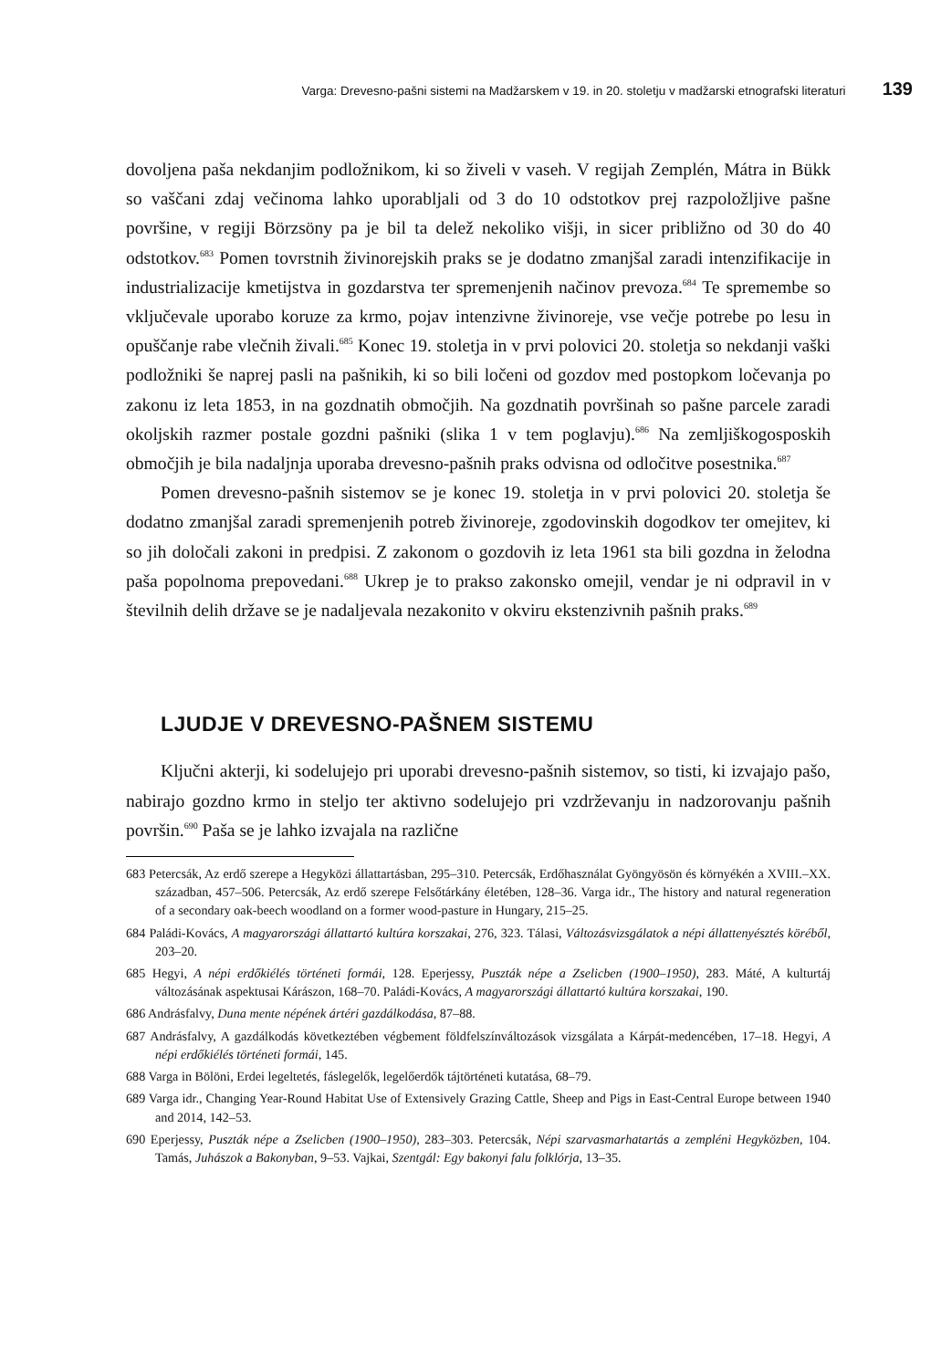Varga: Drevesno-pašni sistemi na Madžarskem v 19. in 20. stoletju v madžarski etnografski literaturi 139
dovoljena paša nekdanjim podložnikom, ki so živeli v vaseh. V regijah Zemplén, Mátra in Bükk so vaščani zdaj večinoma lahko uporabljali od 3 do 10 odstotkov prej razpoložljive pašne površine, v regiji Börzsöny pa je bil ta delež nekoliko višji, in sicer približno od 30 do 40 odstotkov.<sup>683</sup> Pomen tovrstnih živinorejskih praks se je dodatno zmanjšal zaradi intenzifikacije in industrializacije kmetijstva in gozdarstva ter spremenjenih načinov prevoza.<sup>684</sup> Te spremembe so vključevale uporabo koruze za krmo, pojav intenzivne živinoreje, vse večje potrebe po lesu in opuščanje rabe vlečnih živali.<sup>685</sup> Konec 19. stoletja in v prvi polovici 20. stoletja so nekdanji vaški podložniki še naprej pasli na pašnikih, ki so bili ločeni od gozdov med postopkom ločevanja po zakonu iz leta 1853, in na gozdnatih območjih. Na gozdnatih površinah so pašne parcele zaradi okoljskih razmer postale gozdni pašniki (slika 1 v tem poglavju).<sup>686</sup> Na zemljiškogosposkih območjih je bila nadaljnja uporaba drevesno-pašnih praks odvisna od odločitve posestnika.<sup>687</sup>
Pomen drevesno-pašnih sistemov se je konec 19. stoletja in v prvi polovici 20. stoletja še dodatno zmanjšal zaradi spremenjenih potreb živinoreje, zgodovinskih dogodkov ter omejitev, ki so jih določali zakoni in predpisi. Z zakonom o gozdovih iz leta 1961 sta bili gozdna in želodna paša popolnoma prepovedani.<sup>688</sup> Ukrep je to prakso zakonsko omejil, vendar je ni odpravil in v številnih delih države se je nadaljevala nezakonito v okviru ekstenzivnih pašnih praks.<sup>689</sup>
LJUDJE V DREVESNO-PAŠNEM SISTEMU
Ključni akterji, ki sodelujejo pri uporabi drevesno-pašnih sistemov, so tisti, ki izvajajo pašo, nabirajo gozdno krmo in steljo ter aktivno sodelujejo pri vzdrževanju in nadzorovanju pašnih površin.<sup>690</sup> Paša se je lahko izvajala na različne
683 Petercsák, Az erdő szerepe a Hegyközi állattartásban, 295–310. Petercsák, Erdőhasználat Gyöngyösön és környékén a XVIII.–XX. században, 457–506. Petercsák, Az erdő szerepe Felsőtárkány életében, 128–36. Varga idr., The history and natural regeneration of a secondary oak-beech woodland on a former wood-pasture in Hungary, 215–25.
684 Paládi-Kovács, A magyarországi állattartó kultúra korszakai, 276, 323. Tálasi, Változásvizsgálatok a népi állattenyésztés köréből, 203–20.
685 Hegyi, A népi erdőkiélés történeti formái, 128. Eperjessy, Puszták népe a Zselicben (1900–1950), 283. Máté, A kulturtáj változásának aspektusai Kárászon, 168–70. Paládi-Kovács, A magyarországi állattartó kultúra korszakai, 190.
686 Andrásfalvy, Duna mente népének ártéri gazdálkodása, 87–88.
687 Andrásfalvy, A gazdálkodás következtében végbement földfelszínváltozások vizsgálata a Kárpát-medencében, 17–18. Hegyi, A népi erdőkiélés történeti formái, 145.
688 Varga in Bölöni, Erdei legeltetés, fáslegelők, legelőerdők tájtörténeti kutatása, 68–79.
689 Varga idr., Changing Year-Round Habitat Use of Extensively Grazing Cattle, Sheep and Pigs in East-Central Europe between 1940 and 2014, 142–53.
690 Eperjessy, Puszták népe a Zselicben (1900–1950), 283–303. Petercsák, Népi szarvasmarhatartás a zempléni Hegyközben, 104. Tamás, Juhászok a Bakonyban, 9–53. Vajkai, Szentgál: Egy bakonyi falu folklórja, 13–35.